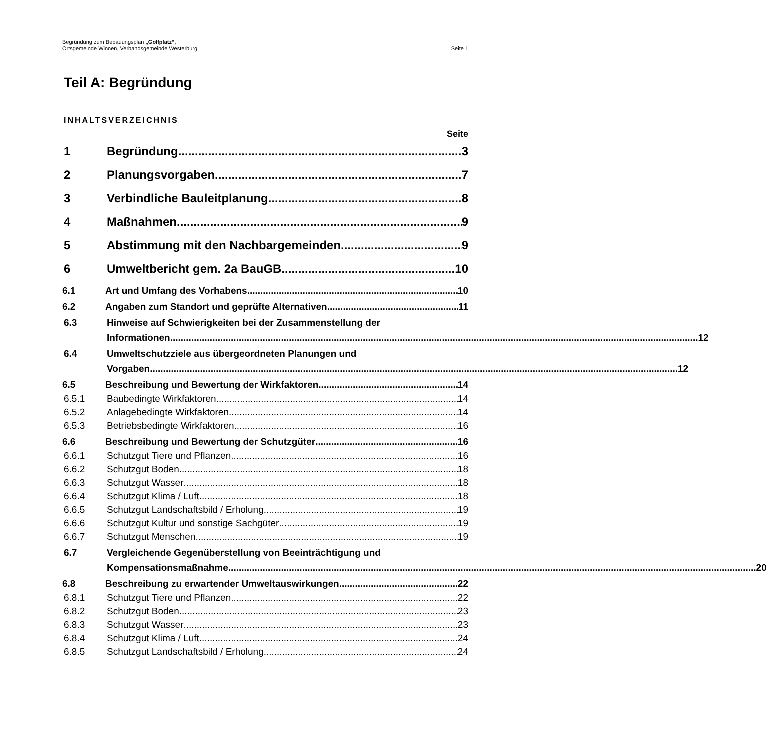Begründung zum Bebauungsplan „Golfplatz“,
Ortsgemeinde Winnen, Verbandsgemeinde Westerburg Seite 1
Teil A: Begründung
INHALTSVERZEICHNIS
Seite
1 Begründung 3
2 Planungsvorgaben 7
3 Verbindliche Bauleitplanung 8
4 Maßnahmen 9
5 Abstimmung mit den Nachbargemeinden 9
6 Umweltbericht gem. 2a BauGB 10
6.1 Art und Umfang des Vorhabens 10
6.2 Angaben zum Standort und geprüfte Alternativen 11
6.3 Hinweise auf Schwierigkeiten bei der Zusammenstellung der
Informationen 12
6.4 Umweltschutzziele aus übergeordneten Planungen und
Vorgaben 12
6.5 Beschreibung und Bewertung der Wirkfaktoren 14
6.5.1 Baubedingte Wirkfaktoren 14
6.5.2 Anlagebedingte Wirkfaktoren 14
6.5.3 Betriebsbedingte Wirkfaktoren 16
6.6 Beschreibung und Bewertung der Schutzgüter 16
6.6.1 Schutzgut Tiere und Pflanzen 16
6.6.2 Schutzgut Boden 18
6.6.3 Schutzgut Wasser 18
6.6.4 Schutzgut Klima / Luft 18
6.6.5 Schutzgut Landschaftsbild / Erholung 19
6.6.6 Schutzgut Kultur und sonstige Sachgüter 19
6.6.7 Schutzgut Menschen 19
6.7 Vergleichende Gegenüberstellung von Beeinträchtigung und
Kompensationsmaßnahme 20
6.8 Beschreibung zu erwartender Umweltauswirkungen 22
6.8.1 Schutzgut Tiere und Pflanzen 22
6.8.2 Schutzgut Boden 23
6.8.3 Schutzgut Wasser 23
6.8.4 Schutzgut Klima / Luft 24
6.8.5 Schutzgut Landschaftsbild / Erholung 24